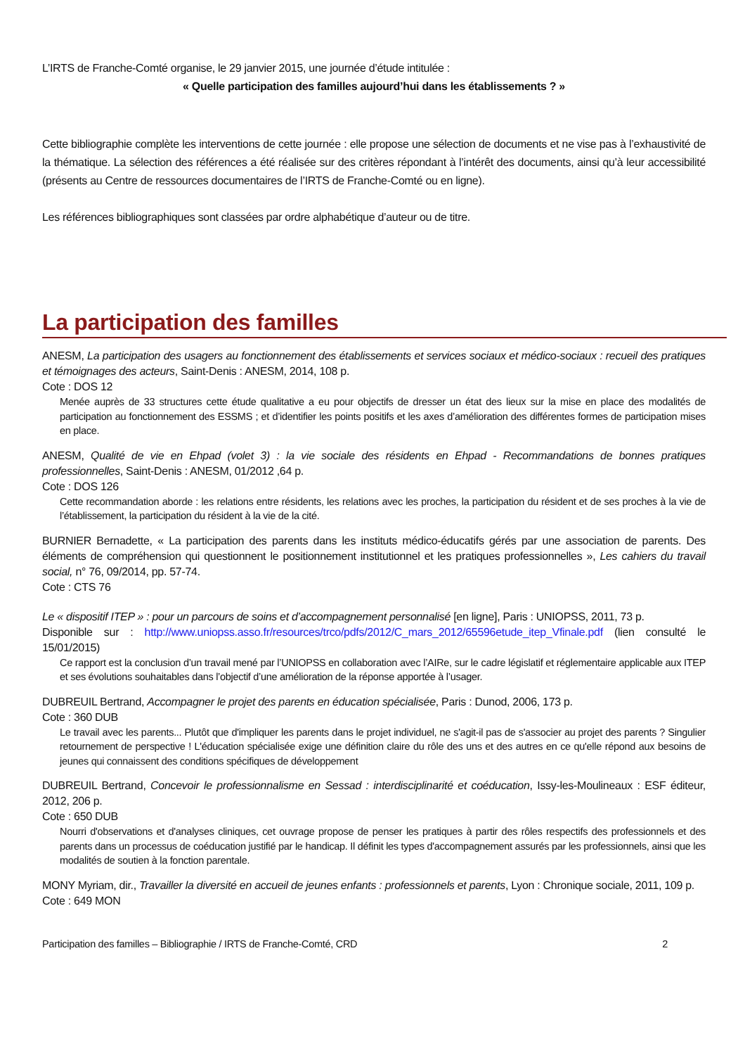L’IRTS de Franche-Comté organise, le 29 janvier 2015, une journée d’étude intitulée :
« Quelle participation des familles aujourd’hui dans les établissements ? »
Cette bibliographie complète les interventions de cette journée : elle propose une sélection de documents et ne vise pas à l’exhaustivité de la thématique. La sélection des références a été réalisée sur des critères répondant à l’intérêt des documents, ainsi qu’à leur accessibilité (présents au Centre de ressources documentaires de l’IRTS de Franche-Comté ou en ligne).
Les références bibliographiques sont classées par ordre alphabétique d’auteur ou de titre.
La participation des familles
ANESM, La participation des usagers au fonctionnement des établissements et services sociaux et médico-sociaux : recueil des pratiques et témoignages des acteurs, Saint-Denis : ANESM, 2014, 108 p.
Cote : DOS 12
Menée auprès de 33 structures cette étude qualitative a eu pour objectifs de dresser un état des lieux sur la mise en place des modalités de participation au fonctionnement des ESSMS ; et d’identifier les points positifs et les axes d’amélioration des différentes formes de participation mises en place.
ANESM, Qualité de vie en Ehpad (volet 3) : la vie sociale des résidents en Ehpad - Recommandations de bonnes pratiques professionnelles, Saint-Denis : ANESM, 01/2012 ,64 p.
Cote : DOS 126
Cette recommandation aborde : les relations entre résidents, les relations avec les proches, la participation du résident et de ses proches à la vie de l’établissement, la participation du résident à la vie de la cité.
BURNIER Bernadette, « La participation des parents dans les instituts médico-éducatifs gérés par une association de parents. Des éléments de compréhension qui questionnent le positionnement institutionnel et les pratiques professionnelles », Les cahiers du travail social, n° 76, 09/2014, pp. 57-74.
Cote : CTS 76
Le « dispositif ITEP » : pour un parcours de soins et d’accompagnement personnalisé [en ligne], Paris : UNIOPSS, 2011, 73 p.
Disponible sur : http://www.uniopss.asso.fr/resources/trco/pdfs/2012/C_mars_2012/65596etude_itep_Vfinale.pdf (lien consulté le 15/01/2015)
Ce rapport est la conclusion d’un travail mené par l’UNIOPSS en collaboration avec l’AIRe, sur le cadre législatif et réglementaire applicable aux ITEP et ses évolutions souhaitables dans l’objectif d’une amélioration de la réponse apportée à l’usager.
DUBREUIL Bertrand, Accompagner le projet des parents en éducation spécialisée, Paris : Dunod, 2006, 173 p.
Cote : 360 DUB
Le travail avec les parents... Plutôt que d'impliquer les parents dans le projet individuel, ne s'agit-il pas de s'associer au projet des parents ? Singulier retournement de perspective ! L'éducation spécialisée exige une définition claire du rôle des uns et des autres en ce qu'elle répond aux besoins de jeunes qui connaissent des conditions spécifiques de développement
DUBREUIL Bertrand, Concevoir le professionnalisme en Sessad : interdisciplinarité et coéducation, Issy-les-Moulineaux : ESF éditeur, 2012, 206 p.
Cote : 650 DUB
Nourri d'observations et d'analyses cliniques, cet ouvrage propose de penser les pratiques à partir des rôles respectifs des professionnels et des parents dans un processus de coéducation justifié par le handicap. Il définit les types d'accompagnement assurés par les professionnels, ainsi que les modalités de soutien à la fonction parentale.
MONY Myriam, dir., Travailler la diversité en accueil de jeunes enfants : professionnels et parents, Lyon : Chronique sociale, 2011, 109 p.
Cote : 649 MON
Participation des familles – Bibliographie / IRTS de Franche-Comté, CRD 2